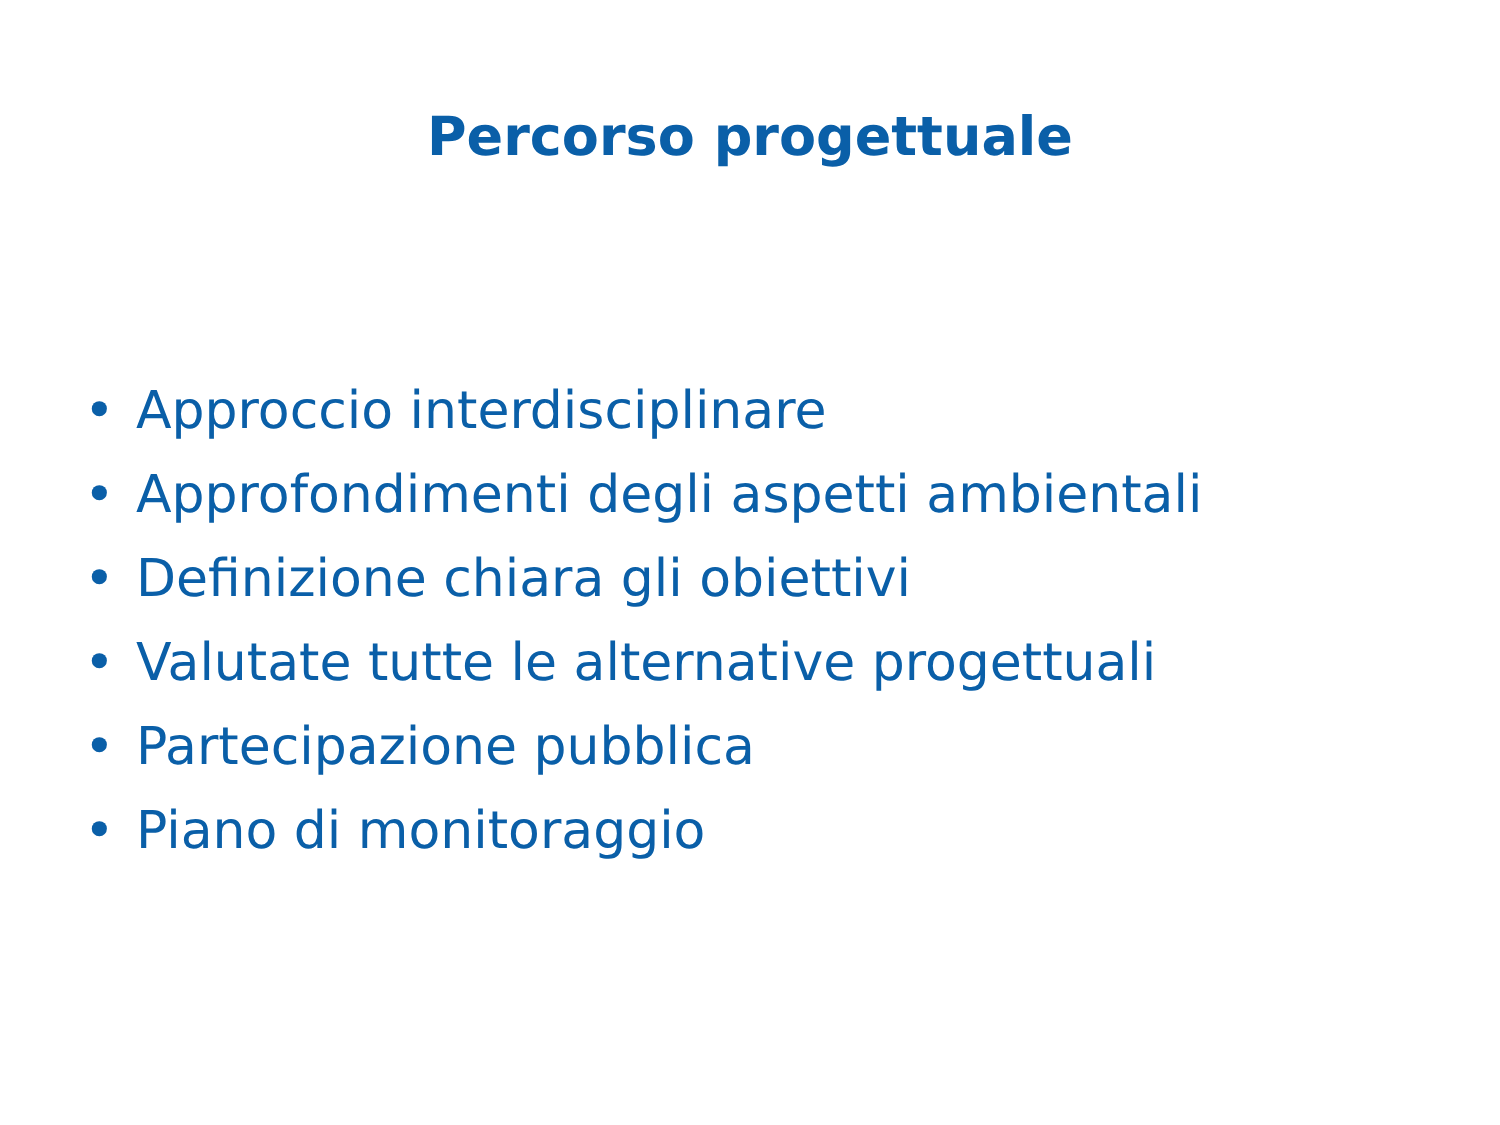Percorso progettuale
• Approccio interdisciplinare
• Approfondimenti degli aspetti ambientali
• Definizione chiara gli obiettivi
• Valutate tutte le alternative progettuali
• Partecipazione pubblica
• Piano di monitoraggio